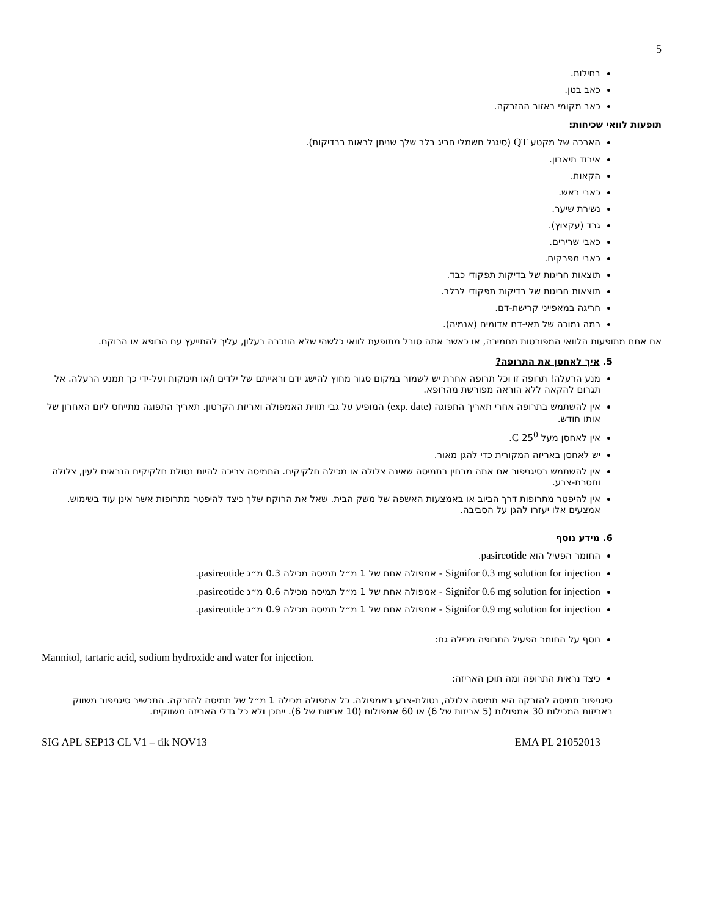5
בחילות.
כאב בטן.
כאב מקומי באזור ההזרקה.
תופעות לוואי שכיחות:
הארכה של מקטע QT (סיגנל חשמלי חריג בלב שלך שניתן לראות בבדיקות).
איבוד תיאבון.
הקאות.
כאבי ראש.
נשירת שיער.
גרד (עקצוץ).
כאבי שרירים.
כאבי מפרקים.
תוצאות חריגות של בדיקות תפקודי כבד.
תוצאות חריגות של בדיקות תפקודי לבלב.
חריגה במאפייני קרישת-דם.
רמה נמוכה של תאי-דם אדומים (אנמיה).
אם אחת מתופעות הלוואי המפורטות מחמירה, או כאשר אתה סובל מתופעת לוואי כלשהי שלא הוזכרה בעלון, עליך להתייעץ עם הרופא או הרוקח.
5. איך לאחסן את התרופה?
מנע הרעלה! תרופה זו וכל תרופה אחרת יש לשמור במקום סגור מחוץ להישג ידם וראייתם של ילדים ו/או תינוקות ועל-ידי כך תמנע הרעלה. אל תגרום להקאה ללא הוראה מפורשת מהרופא.
אין להשתמש בתרופה אחרי תאריך התפוגה (exp. date) המופיע על גבי תווית האמפולה ואריזת הקרטון. תאריך התפוגה מתייחס ליום האחרון של אותו חודש.
אין לאחסן מעל 25<sup>0</sup> C.
יש לאחסן באריזה המקורית כדי להגן מאור.
אין להשתמש בסיגניפור אם אתה מבחין בתמיסה שאינה צלולה או מכילה חלקיקים. התמיסה צריכה להיות נטולת חלקיקים הנראים לעין, צלולה וחסרת-צבע.
אין להיפטר מתרופות דרך הביוב או באמצעות האשפה של משק הבית. שאל את הרוקח שלך כיצד להיפטר מתרופות אשר אינן עוד בשימוש. אמצעים אלו יעזרו להגן על הסביבה.
6. מידע נוסף
החומר הפעיל הוא pasireotide.
Signifor 0.3 mg solution for injection - אמפולה אחת של 1 מ״ל תמיסה מכילה 0.3 מ״ג pasireotide.
Signifor 0.6 mg solution for injection - אמפולה אחת של 1 מ״ל תמיסה מכילה 0.6 מ״ג pasireotide.
Signifor 0.9 mg solution for injection - אמפולה אחת של 1 מ״ל תמיסה מכילה 0.9 מ״ג pasireotide.
נוסף על החומר הפעיל התרופה מכילה גם:
Mannitol, tartaric acid, sodium hydroxide and water for injection.
כיצד נראית התרופה ומה תוכן האריזה:
סיגניפור תמיסה להזרקה היא תמיסה צלולה, נטולת-צבע באמפולה. כל אמפולה מכילה 1 מ״ל של תמיסה להזרקה. התכשיר סיגניפור משווק באריזות המכילות 30 אמפולות (5 אריזות של 6) או 60 אמפולות (10 אריזות של 6). ייתכן ולא כל גדלי האריזה משווקים.
SIG APL SEP13 CL V1 – tik NOV13 EMA PL 21052013